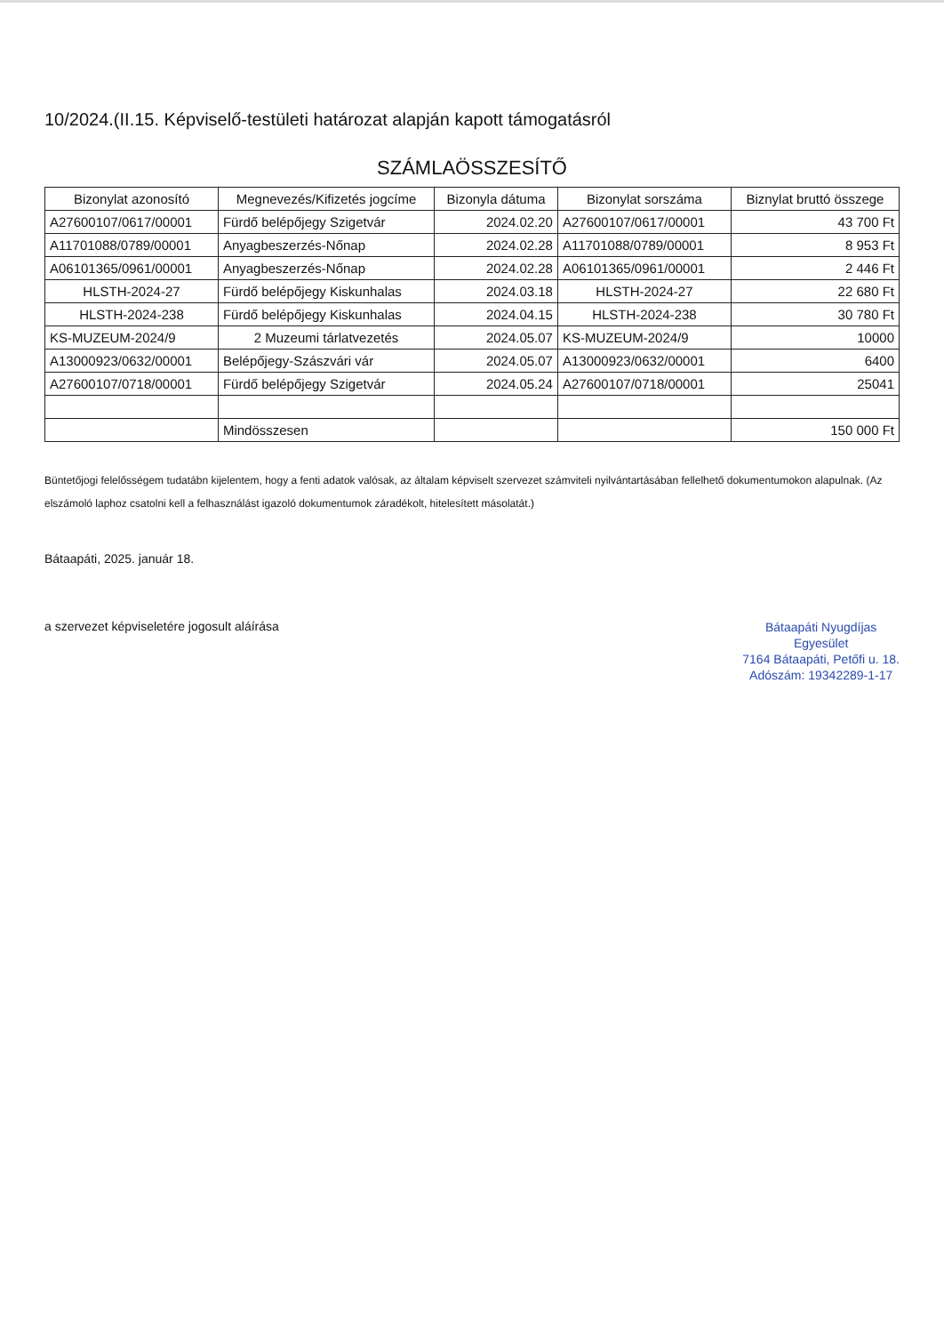10/2024.(II.15. Képviselő-testületi határozat alapján kapott támogatásról
SZÁMLAÖSSZESÍTŐ
| Bizonylat azonosító | Megnevezés/Kifizetés jogcíme | Bizonyla dátuma | Bizonylat sorszáma | Biznylat bruttó összege |
| --- | --- | --- | --- | --- |
| A27600107/0617/00001 | Fürdő belépőjegy Szigetvár | 2024.02.20 | A27600107/0617/00001 | 43 700 Ft |
| A11701088/0789/00001 | Anyagbeszerzés-Nőnap | 2024.02.28 | A11701088/0789/00001 | 8 953 Ft |
| A06101365/0961/00001 | Anyagbeszerzés-Nőnap | 2024.02.28 | A06101365/0961/00001 | 2 446 Ft |
| HLSTH-2024-27 | Fürdő belépőjegy Kiskunhalas | 2024.03.18 | HLSTH-2024-27 | 22 680 Ft |
| HLSTH-2024-238 | Fürdő belépőjegy Kiskunhalas | 2024.04.15 | HLSTH-2024-238 | 30 780 Ft |
| KS-MUZEUM-2024/9 | 2 Muzeumi tárlatvezetés | 2024.05.07 | KS-MUZEUM-2024/9 | 10000 |
| A13000923/0632/00001 | Belépőjegy-Szászvári vár | 2024.05.07 | A13000923/0632/00001 | 6400 |
| A27600107/0718/00001 | Fürdő belépőjegy Szigetvár | 2024.05.24 | A27600107/0718/00001 | 25041 |
| | Mindösszesen | | | 150 000 Ft |
Büntetőjogi felelősségem tudatábn kijelentem, hogy a fenti adatok valósak, az általam képviselt szervezet számviteli nyilvántartásában fellelhető dokumentumokon alapulnak. (Az elszámoló laphoz csatolni kell a felhasználást igazoló dokumentumok záradékolt, hitelesített másolatát.)
Bátaapáti, 2025. január 18.
a szervezet képviseletére jogosult aláírása
Bátaapáti Nyugdíjas
Egyesület
7164 Bátaapáti, Petőfi u. 18.
Adószám: 19342289-1-17